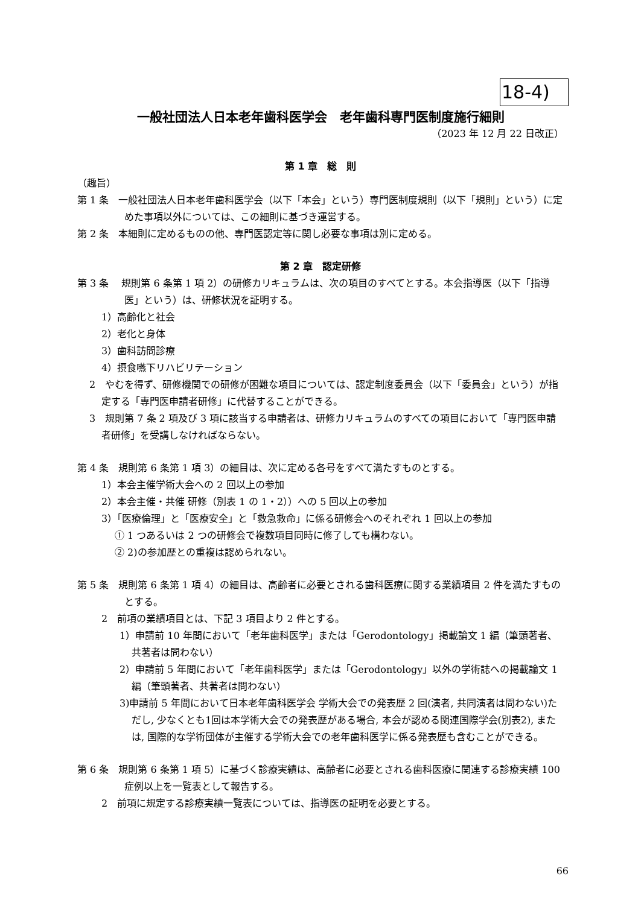18-4)
一般社団法人日本老年歯科医学会　老年歯科専門医制度施行細則
（2023 年 12 月 22 日改正）
第 1 章　総　則
（趣旨）
第 1 条　一般社団法人日本老年歯科医学会（以下「本会」という）専門医制度規則（以下「規則」という）に定めた事項以外については、この細則に基づき運営する。
第 2 条　本細則に定めるものの他、専門医認定等に関し必要な事項は別に定める。
第 2 章　認定研修
第 3 条　 規則第 6 条第 1 項 2）の研修カリキュラムは、次の項目のすべてとする。本会指導医（以下「指導医」という）は、研修状況を証明する。
1）高齢化と社会
2）老化と身体
3）歯科訪問診療
4）摂食嚥下リハビリテーション
2　やむを得ず、研修機関での研修が困難な項目については、認定制度委員会（以下「委員会」という）が指定する「専門医申請者研修」に代替することができる。
3　規則第 7 条 2 項及び 3 項に該当する申請者は、研修カリキュラムのすべての項目において「専門医申請者研修」を受講しなければならない。
第 4 条　規則第 6 条第 1 項 3）の細目は、次に定める各号をすべて満たすものとする。
1）本会主催学術大会への 2 回以上の参加
2）本会主催・共催 研修（別表 1 の 1・2））への 5 回以上の参加
3）「医療倫理」と「医療安全」と「救急救命」に係る研修会へのそれぞれ 1 回以上の参加
① 1 つあるいは 2 つの研修会で複数項目同時に修了しても構わない。
② 2)の参加歴との重複は認められない。
第 5 条　規則第 6 条第 1 項 4）の細目は、高齢者に必要とされる歯科医療に関する業績項目 2 件を満たすものとする。
2　前項の業績項目とは、下記 3 項目より 2 件とする。
1）申請前 10 年間において「老年歯科医学」または「Gerodontology」掲載論文 1 編（筆頭著者、共著者は問わない）
2）申請前 5 年間において「老年歯科医学」または「Gerodontology」以外の学術誌への掲載論文 1 編（筆頭著者、共著者は問わない）
3)申請前 5 年間において日本老年歯科医学会 学術大会での発表歴 2 回(演者, 共同演者は問わない)ただし, 少なくとも1回は本学術大会での発表歴がある場合, 本会が認める関連国際学会(別表2), または, 国際的な学術団体が主催する学術大会での老年歯科医学に係る発表歴も含むことができる。
第 6 条　規則第 6 条第 1 項 5）に基づく診療実績は、高齢者に必要とされる歯科医療に関連する診療実績 100 症例以上を一覧表として報告する。
2　前項に規定する診療実績一覧表については、指導医の証明を必要とする。
66